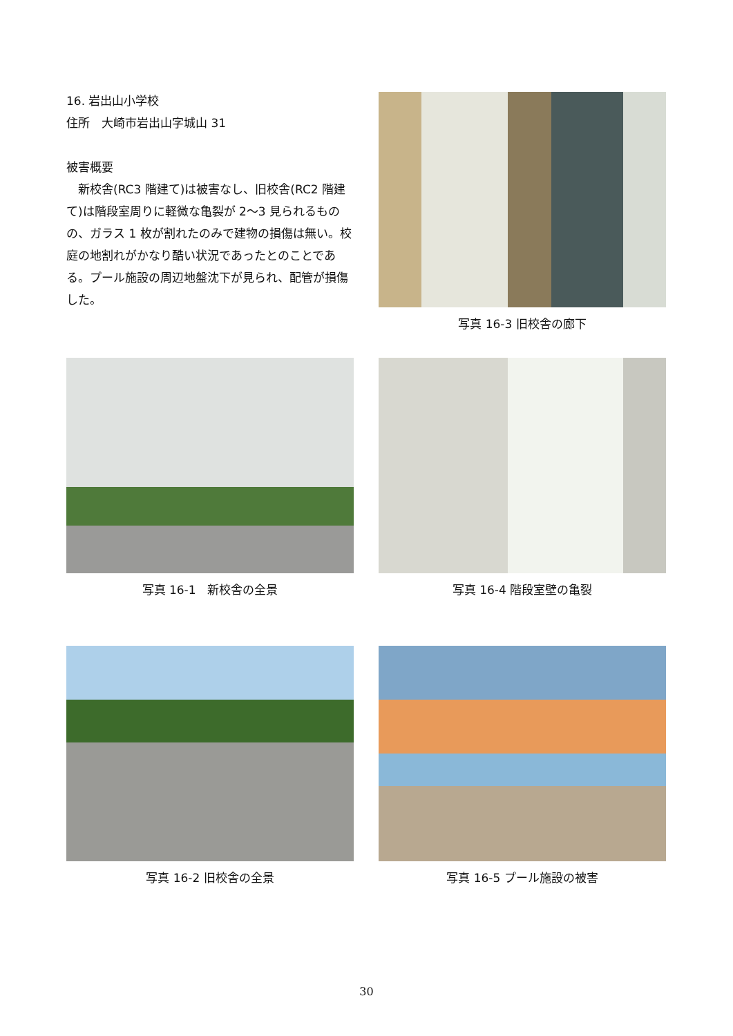16. 岩出山小学校
住所　大崎市岩出山字城山 31
被害概要
　新校舎(RC3 階建て)は被害なし、旧校舎(RC2 階建て)は階段室周りに軽微な亀裂が 2～3 見られるものの、ガラス 1 枚が割れたのみで建物の損傷は無い。校庭の地割れがかなり酷い状況であったとのことである。プール施設の周辺地盤沈下が見られ、配管が損傷した。
写真 16-3 旧校舎の廊下
写真 16-1　新校舎の全景 写真 16-4 階段室壁の亀裂
写真 16-2 旧校舎の全景 写真 16-5 プール施設の被害
30